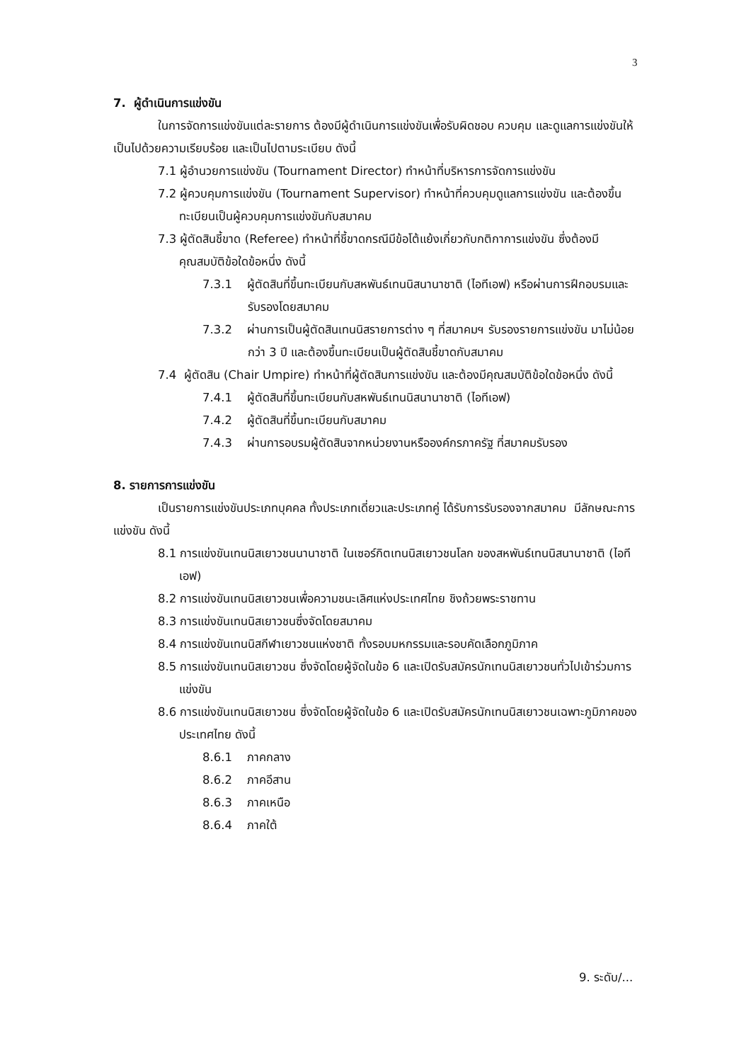3
7. ผู้ดำเนินการแข่งขัน
ในการจัดการแข่งขันแต่ละรายการ ต้องมีผู้ดำเนินการแข่งขันเพื่อรับผิดชอบ ควบคุม และดูแลการแข่งขันให้เป็นไปด้วยความเรียบร้อย และเป็นไปตามระเบียบ ดังนี้
7.1 ผู้อำนวยการแข่งขัน (Tournament Director) ทำหน้าที่บริหารการจัดการแข่งขัน
7.2 ผู้ควบคุมการแข่งขัน (Tournament Supervisor) ทำหน้าที่ควบคุมดูแลการแข่งขัน และต้องขึ้นทะเบียนเป็นผู้ควบคุมการแข่งขันกับสมาคม
7.3 ผู้ตัดสินชี้ขาด (Referee) ทำหน้าที่ชี้ขาดกรณีมีข้อโต้แย้งเกี่ยวกับกติกาการแข่งขัน ซึ่งต้องมีคุณสมบัติข้อใดข้อหนึ่ง ดังนี้
7.3.1 ผู้ตัดสินที่ขึ้นทะเบียนกับสหพันธ์เทนนิสนานาชาติ (ไอทีเอฟ) หรือผ่านการฝึกอบรมและรับรองโดยสมาคม
7.3.2 ผ่านการเป็นผู้ตัดสินเทนนิสรายการต่าง ๆ ที่สมาคมฯ รับรองรายการแข่งขัน มาไม่น้อยกว่า 3 ปี และต้องขึ้นทะเบียนเป็นผู้ตัดสินชี้ขาดกับสมาคม
7.4 ผู้ตัดสิน (Chair Umpire) ทำหน้าที่ผู้ตัดสินการแข่งขัน และต้องมีคุณสมบัติข้อใดข้อหนึ่ง ดังนี้
7.4.1 ผู้ตัดสินที่ขึ้นทะเบียนกับสหพันธ์เทนนิสนานาชาติ (ไอทีเอฟ)
7.4.2 ผู้ตัดสินที่ขึ้นทะเบียนกับสมาคม
7.4.3 ผ่านการอบรมผู้ตัดสินจากหน่วยงานหรือองค์กรภาครัฐ ที่สมาคมรับรอง
8. รายการการแข่งขัน
เป็นรายการแข่งขันประเภทบุคคล ทั้งประเภทเดี่ยวและประเภทคู่ ได้รับการรับรองจากสมาคม มีลักษณะการแข่งขัน ดังนี้
8.1 การแข่งขันเทนนิสเยาวชนนานาชาติ ในเซอร์กิตเทนนิสเยาวชนโลก ของสหพันธ์เทนนิสนานาชาติ (ไอทีเอฟ)
8.2 การแข่งขันเทนนิสเยาวชนเพื่อความชนะเลิศแห่งประเทศไทย ชิงถ้วยพระราชทาน
8.3 การแข่งขันเทนนิสเยาวชนซึ่งจัดโดยสมาคม
8.4 การแข่งขันเทนนิสกีฬาเยาวชนแห่งชาติ ทั้งรอบมหกรรมและรอบคัดเลือกภูมิภาค
8.5 การแข่งขันเทนนิสเยาวชน ซึ่งจัดโดยผู้จัดในข้อ 6 และเปิดรับสมัครนักเทนนิสเยาวชนทั่วไปเข้าร่วมการแข่งขัน
8.6 การแข่งขันเทนนิสเยาวชน ซึ่งจัดโดยผู้จัดในข้อ 6 และเปิดรับสมัครนักเทนนิสเยาวชนเฉพาะภูมิภาคของประเทศไทย ดังนี้
8.6.1 ภาคกลาง
8.6.2 ภาคอีสาน
8.6.3 ภาคเหนือ
8.6.4 ภาคใต้
9. ระดับ/...